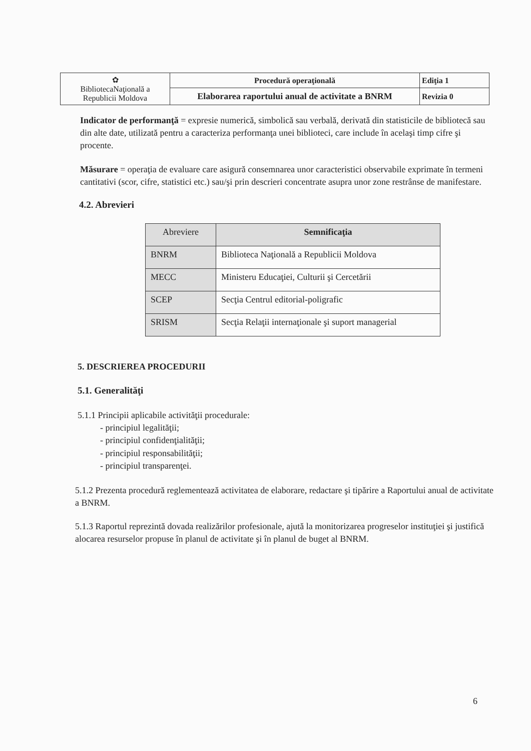| ✿ BibliotecaNaţională a Republicii Moldova | Procedură operaţională | Ediţia 1 |
| | Elaborarea raportului anual de activitate a BNRM | Revizia 0 |
Indicator de performanţă = expresie numerică, simbolică sau verbală, derivată din statisticile de bibliotecă sau din alte date, utilizată pentru a caracteriza performanţa unei biblioteci, care include în acelaşi timp cifre şi procente.
Măsurare = operaţia de evaluare care asigură consemnarea unor caracteristici observabile exprimate în termeni cantitativi (scor, cifre, statistici etc.) sau/şi prin descrieri concentrate asupra unor zone restrânse de manifestare.
4.2. Abrevieri
| Abreviere | Semnificaţia |
| --- | --- |
| BNRM | Biblioteca Naţională a Republicii Moldova |
| MECC | Ministeru Educaţiei, Culturii şi Cercetării |
| SCEP | Secţia Centrul editorial-poligrafic |
| SRISM | Secţia Relaţii internaţionale şi suport managerial |
5. DESCRIEREA PROCEDURII
5.1. Generalităţi
5.1.1 Principii aplicabile activităţii procedurale:
- principiul legalităţii;
- principiul confidenţialităţii;
- principiul responsabilităţii;
- principiul transparenţei.
5.1.2 Prezenta procedură reglementează activitatea de elaborare, redactare şi tipărire a Raportului anual de activitate a BNRM.
5.1.3 Raportul reprezintă dovada realizărilor profesionale, ajută la monitorizarea progreselor instituţiei şi justifică alocarea resurselor propuse în planul de activitate şi în planul de buget al BNRM.
6